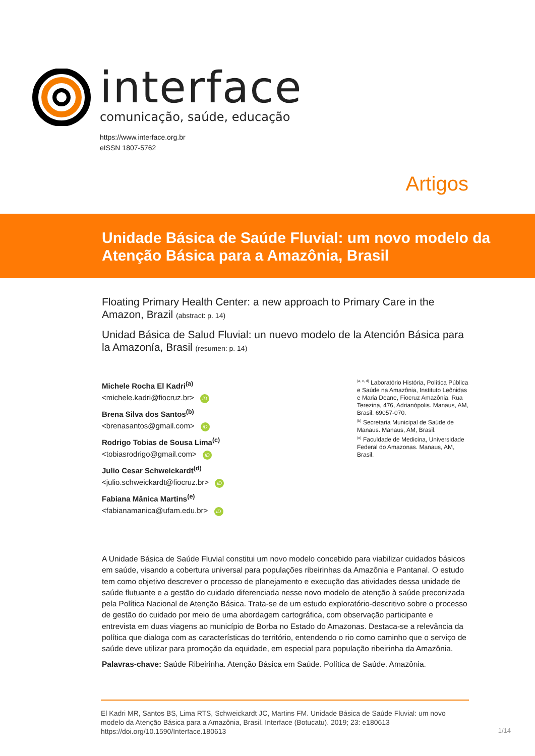interface
comunicação, saúde, educação
https://www.interface.org.br
eISSN 1807-5762
Artigos
Unidade Básica de Saúde Fluvial: um novo modelo da
Atenção Básica para a Amazônia, Brasil
Floating Primary Health Center: a new approach to Primary Care in the Amazon, Brazil (abstract: p. 14)
Unidad Básica de Salud Fluvial: un nuevo modelo de la Atención Básica para la Amazonía, Brasil (resumen: p. 14)
Michele Rocha El Kadri<sup>(a)</sup>
<michele.kadri@fiocruz.br> iD
Brena Silva dos Santos<sup>(b)</sup>
<brenasantos@gmail.com> iD
Rodrigo Tobias de Sousa Lima<sup>(c)</sup>
<tobiasrodrigo@gmail.com> iD
Julio Cesar Schweickardt<sup>(d)</sup>
<julio.schweickardt@fiocruz.br> iD
Fabiana Mânica Martins<sup>(e)</sup>
<fabianamanica@ufam.edu.br> iD
<sup>(a, c, d)</sup> Laboratório História, Política Pública e Saúde na Amazônia, Instituto Leônidas e Maria Deane, Fiocruz Amazônia. Rua Terezina, 476, Adrianópolis. Manaus, AM, Brasil. 69057-070.
<sup>(b)</sup> Secretaria Municipal de Saúde de Manaus. Manaus, AM, Brasil.
<sup>(e)</sup> Faculdade de Medicina, Universidade Federal do Amazonas. Manaus, AM, Brasil.
A Unidade Básica de Saúde Fluvial constitui um novo modelo concebido para viabilizar cuidados básicos em saúde, visando a cobertura universal para populações ribeirinhas da Amazônia e Pantanal. O estudo tem como objetivo descrever o processo de planejamento e execução das atividades dessa unidade de saúde flutuante e a gestão do cuidado diferenciada nesse novo modelo de atenção à saúde preconizada pela Política Nacional de Atenção Básica. Trata-se de um estudo exploratório-descritivo sobre o processo de gestão do cuidado por meio de uma abordagem cartográfica, com observação participante e entrevista em duas viagens ao município de Borba no Estado do Amazonas. Destaca-se a relevância da política que dialoga com as características do território, entendendo o rio como caminho que o serviço de saúde deve utilizar para promoção da equidade, em especial para população ribeirinha da Amazônia.
Palavras-chave: Saúde Ribeirinha. Atenção Básica em Saúde. Política de Saúde. Amazônia.
El Kadri MR, Santos BS, Lima RTS, Schweickardt JC, Martins FM. Unidade Básica de Saúde Fluvial: um novo modelo da Atenção Básica para a Amazônia, Brasil. Interface (Botucatu). 2019; 23: e180613 https://doi.org/10.1590/Interface.180613
1/14